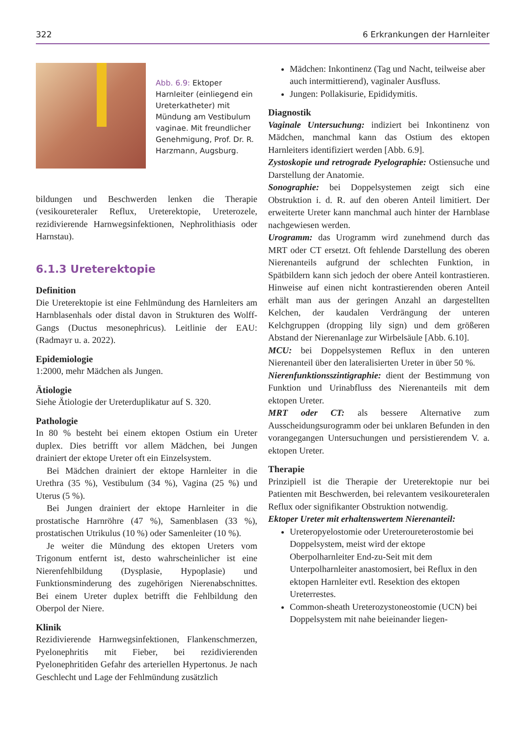322 6 Erkrankungen der Harnleiter
Abb. 6.9: Ektoper Harnleiter (einliegend ein Ureterkatheter) mit Mündung am Vestibulum vaginae. Mit freundlicher Genehmigung, Prof. Dr. R. Harzmann, Augsburg.
bildungen und Beschwerden lenken die Therapie (vesikoureteraler Reflux, Ureterektopie, Ureterozele, rezidivierende Harnwegsinfektionen, Nephrolithiasis oder Harnstau).
6.1.3 Ureterektopie
Definition
Die Ureterektopie ist eine Fehlmündung des Harnleiters am Harnblasenhals oder distal davon in Strukturen des Wolff-Gangs (Ductus mesonephricus). Leitlinie der EAU: (Radmayr u. a. 2022).
Epidemiologie
1:2000, mehr Mädchen als Jungen.
Ätiologie
Siehe Ätiologie der Ureterduplikatur auf S. 320.
Pathologie
In 80 % besteht bei einem ektopen Ostium ein Ureter duplex. Dies betrifft vor allem Mädchen, bei Jungen drainiert der ektope Ureter oft ein Einzelsystem.
Bei Mädchen drainiert der ektope Harnleiter in die Urethra (35 %), Vestibulum (34 %), Vagina (25 %) und Uterus (5 %).
Bei Jungen drainiert der ektope Harnleiter in die prostatische Harnröhre (47 %), Samenblasen (33 %), prostatischen Utrikulus (10 %) oder Samenleiter (10 %).
Je weiter die Mündung des ektopen Ureters vom Trigonum entfernt ist, desto wahrscheinlicher ist eine Nierenfehlbildung (Dysplasie, Hypoplasie) und Funktionsminderung des zugehörigen Nierenabschnittes. Bei einem Ureter duplex betrifft die Fehlbildung den Oberpol der Niere.
Klinik
Rezidivierende Harnwegsinfektionen, Flankenschmerzen, Pyelonephritis mit Fieber, bei rezidivierenden Pyelonephritiden Gefahr des arteriellen Hypertonus. Je nach Geschlecht und Lage der Fehlmündung zusätzlich
Mädchen: Inkontinenz (Tag und Nacht, teilweise aber auch intermittierend), vaginaler Ausfluss.
Jungen: Pollakisurie, Epididymitis.
Diagnostik
Vaginale Untersuchung: indiziert bei Inkontinenz von Mädchen, manchmal kann das Ostium des ektopen Harnleiters identifiziert werden [Abb. 6.9].
Zystoskopie und retrograde Pyelographie: Ostiensuche und Darstellung der Anatomie.
Sonographie: bei Doppelsystemen zeigt sich eine Obstruktion i. d. R. auf den oberen Anteil limitiert. Der erweiterte Ureter kann manchmal auch hinter der Harnblase nachgewiesen werden.
Urogramm: das Urogramm wird zunehmend durch das MRT oder CT ersetzt. Oft fehlende Darstellung des oberen Nierenanteils aufgrund der schlechten Funktion, in Spätbildern kann sich jedoch der obere Anteil kontrastieren. Hinweise auf einen nicht kontrastierenden oberen Anteil erhält man aus der geringen Anzahl an dargestellten Kelchen, der kaudalen Verdrängung der unteren Kelchgruppen (dropping lily sign) und dem größeren Abstand der Nierenanlage zur Wirbelsäule [Abb. 6.10].
MCU: bei Doppelsystemen Reflux in den unteren Nierenanteil über den lateralisierten Ureter in über 50 %.
Nierenfunktionsszintigraphie: dient der Bestimmung von Funktion und Urinabfluss des Nierenanteils mit dem ektopen Ureter.
MRT oder CT: als bessere Alternative zum Ausscheidungsurogramm oder bei unklaren Befunden in den vorangegangen Untersuchungen und persistierendem V. a. ektopen Ureter.
Therapie
Prinzipiell ist die Therapie der Ureterektopie nur bei Patienten mit Beschwerden, bei relevantem vesikoureteralen Reflux oder signifikanter Obstruktion notwendig.
Ektoper Ureter mit erhaltenswertem Nierenanteil:
Ureteropyelostomie oder Ureteroureterostomie bei Doppelsystem, meist wird der ektope Oberpolharnleiter End-zu-Seit mit dem Unterpolharnleiter anastomosiert, bei Reflux in den ektopen Harnleiter evtl. Resektion des ektopen Ureterrestes.
Common-sheath Ureterozystoneostomie (UCN) bei Doppelsystem mit nahe beieinander liegen-